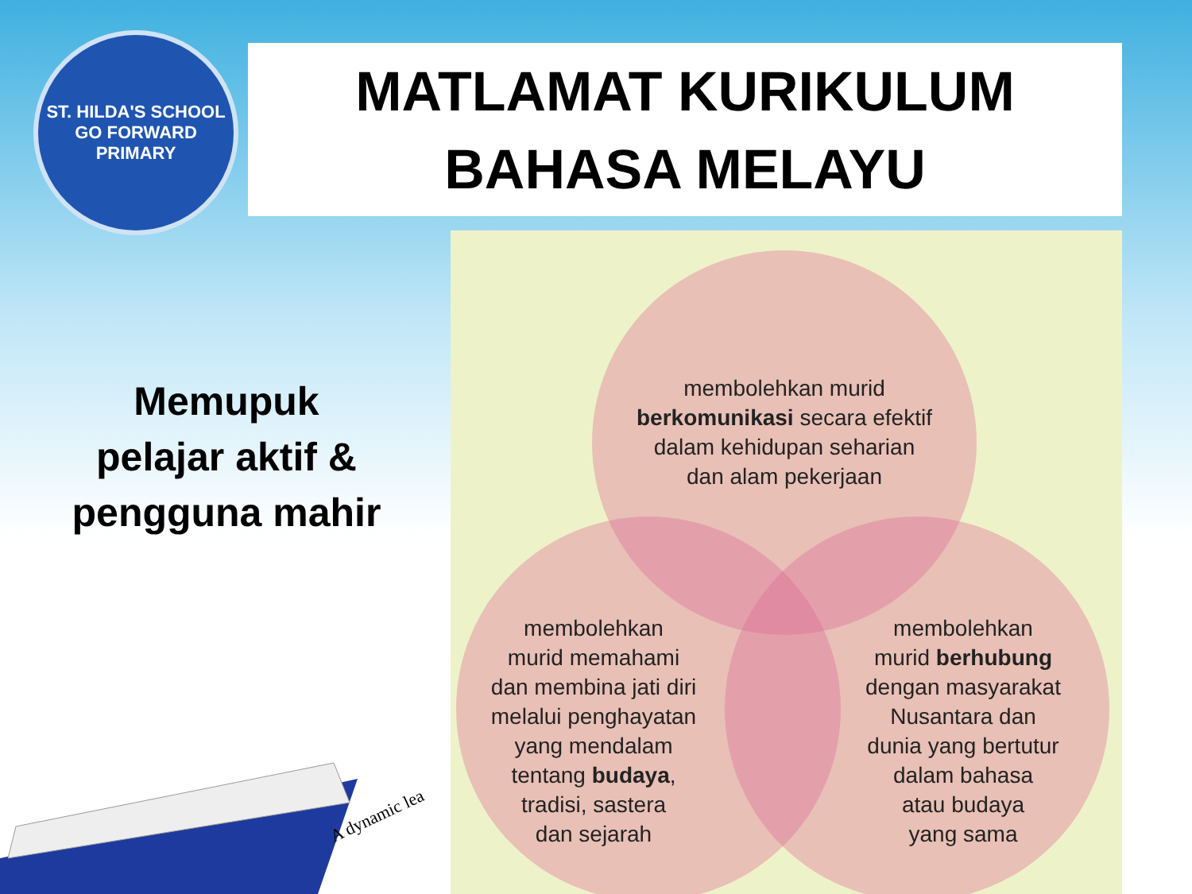ST. HILDA'S SCHOOL
GO FORWARD
PRIMARY
MATLAMAT KURIKULUM
BAHASA MELAYU
Memupuk
pelajar aktif &
pengguna mahir
membolehkan murid
berkomunikasi secara efektif
dalam kehidupan seharian
dan alam pekerjaan
membolehkan
murid memahami
dan membina jati diri
melalui penghayatan
yang mendalam
tentang budaya,
tradisi, sastera
dan sejarah
membolehkan
murid berhubung
dengan masyarakat
Nusantara dan
dunia yang bertutur
dalam bahasa
atau budaya
yang sama
A dynamic lea